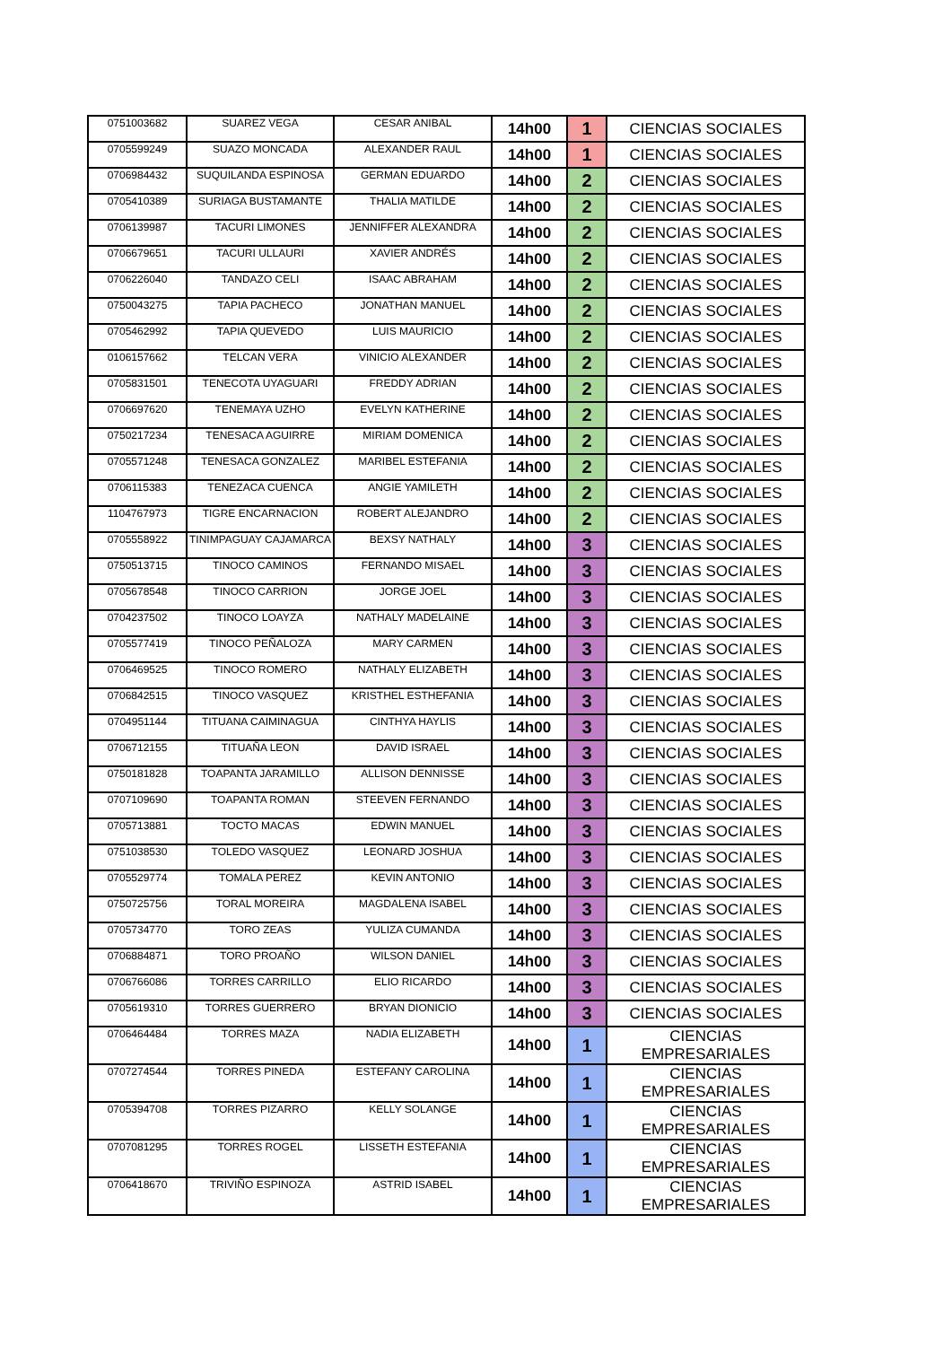| 0751003682 | SUAREZ VEGA | CESAR ANIBAL | 14h00 | 1 | CIENCIAS SOCIALES |
| 0705599249 | SUAZO MONCADA | ALEXANDER RAUL | 14h00 | 1 | CIENCIAS SOCIALES |
| 0706984432 | SUQUILANDA ESPINOSA | GERMAN EDUARDO | 14h00 | 2 | CIENCIAS SOCIALES |
| 0705410389 | SURIAGA BUSTAMANTE | THALIA MATILDE | 14h00 | 2 | CIENCIAS SOCIALES |
| 0706139987 | TACURI LIMONES | JENNIFFER ALEXANDRA | 14h00 | 2 | CIENCIAS SOCIALES |
| 0706679651 | TACURI ULLAURI | XAVIER ANDRÉS | 14h00 | 2 | CIENCIAS SOCIALES |
| 0706226040 | TANDAZO CELI | ISAAC ABRAHAM | 14h00 | 2 | CIENCIAS SOCIALES |
| 0750043275 | TAPIA PACHECO | JONATHAN MANUEL | 14h00 | 2 | CIENCIAS SOCIALES |
| 0705462992 | TAPIA QUEVEDO | LUIS MAURICIO | 14h00 | 2 | CIENCIAS SOCIALES |
| 0106157662 | TELCAN VERA | VINICIO ALEXANDER | 14h00 | 2 | CIENCIAS SOCIALES |
| 0705831501 | TENECOTA UYAGUARI | FREDDY ADRIAN | 14h00 | 2 | CIENCIAS SOCIALES |
| 0706697620 | TENEMAYA UZHO | EVELYN KATHERINE | 14h00 | 2 | CIENCIAS SOCIALES |
| 0750217234 | TENESACA AGUIRRE | MIRIAM DOMENICA | 14h00 | 2 | CIENCIAS SOCIALES |
| 0705571248 | TENESACA GONZALEZ | MARIBEL ESTEFANIA | 14h00 | 2 | CIENCIAS SOCIALES |
| 0706115383 | TENEZACA CUENCA | ANGIE YAMILETH | 14h00 | 2 | CIENCIAS SOCIALES |
| 1104767973 | TIGRE ENCARNACION | ROBERT ALEJANDRO | 14h00 | 2 | CIENCIAS SOCIALES |
| 0705558922 | TINIMPAGUAY CAJAMARCA | BEXSY NATHALY | 14h00 | 3 | CIENCIAS SOCIALES |
| 0750513715 | TINOCO CAMINOS | FERNANDO MISAEL | 14h00 | 3 | CIENCIAS SOCIALES |
| 0705678548 | TINOCO CARRION | JORGE JOEL | 14h00 | 3 | CIENCIAS SOCIALES |
| 0704237502 | TINOCO LOAYZA | NATHALY MADELAINE | 14h00 | 3 | CIENCIAS SOCIALES |
| 0705577419 | TINOCO PEÑALOZA | MARY CARMEN | 14h00 | 3 | CIENCIAS SOCIALES |
| 0706469525 | TINOCO ROMERO | NATHALY ELIZABETH | 14h00 | 3 | CIENCIAS SOCIALES |
| 0706842515 | TINOCO VASQUEZ | KRISTHEL ESTHEFANIA | 14h00 | 3 | CIENCIAS SOCIALES |
| 0704951144 | TITUANA CAIMINAGUA | CINTHYA HAYLIS | 14h00 | 3 | CIENCIAS SOCIALES |
| 0706712155 | TITUAÑA LEON | DAVID ISRAEL | 14h00 | 3 | CIENCIAS SOCIALES |
| 0750181828 | TOAPANTA JARAMILLO | ALLISON DENNISSE | 14h00 | 3 | CIENCIAS SOCIALES |
| 0707109690 | TOAPANTA ROMAN | STEEVEN FERNANDO | 14h00 | 3 | CIENCIAS SOCIALES |
| 0705713881 | TOCTO MACAS | EDWIN MANUEL | 14h00 | 3 | CIENCIAS SOCIALES |
| 0751038530 | TOLEDO VASQUEZ | LEONARD JOSHUA | 14h00 | 3 | CIENCIAS SOCIALES |
| 0705529774 | TOMALA PEREZ | KEVIN ANTONIO | 14h00 | 3 | CIENCIAS SOCIALES |
| 0750725756 | TORAL MOREIRA | MAGDALENA ISABEL | 14h00 | 3 | CIENCIAS SOCIALES |
| 0705734770 | TORO ZEAS | YULIZA CUMANDA | 14h00 | 3 | CIENCIAS SOCIALES |
| 0706884871 | TORO PROAÑO | WILSON DANIEL | 14h00 | 3 | CIENCIAS SOCIALES |
| 0706766086 | TORRES CARRILLO | ELIO RICARDO | 14h00 | 3 | CIENCIAS SOCIALES |
| 0705619310 | TORRES GUERRERO | BRYAN DIONICIO | 14h00 | 3 | CIENCIAS SOCIALES |
| 0706464484 | TORRES MAZA | NADIA ELIZABETH | 14h00 | 1 | CIENCIAS EMPRESARIALES |
| 0707274544 | TORRES PINEDA | ESTEFANY CAROLINA | 14h00 | 1 | CIENCIAS EMPRESARIALES |
| 0705394708 | TORRES PIZARRO | KELLY SOLANGE | 14h00 | 1 | CIENCIAS EMPRESARIALES |
| 0707081295 | TORRES ROGEL | LISSETH ESTEFANIA | 14h00 | 1 | CIENCIAS EMPRESARIALES |
| 0706418670 | TRIVIÑO ESPINOZA | ASTRID ISABEL | 14h00 | 1 | CIENCIAS EMPRESARIALES |